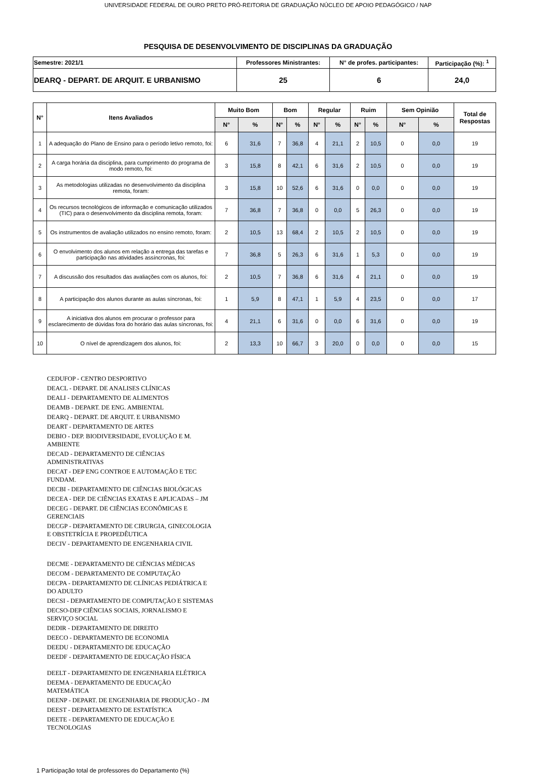UNIVERSIDADE FEDERAL DE OURO PRETO PRÓ-REITORIA DE GRADUAÇÃO NÚCLEO DE APOIO PEDAGÓGICO / NAP
PESQUISA DE DESENVOLVIMENTO DE DISCIPLINAS DA GRADUAÇÃO
| Semestre: 2021/1 | Professores Ministrantes: | N° de profes. participantes: | Participação (%): <sup>1</sup> |
| DEARQ - DEPART. DE ARQUIT. E URBANISMO | 25 | 6 | 24,0 |
| N° | Itens Avaliados | Muito Bom | | Bom | | Regular | | Ruim | | Sem Opinião | | Total de Respostas |
| --- | --- | --- | --- | --- | --- | --- | --- | --- | --- | --- | --- | --- |
| | | N° | % | N° | % | N° | % | N° | % | N° | % | |
| 1 | A adequação do Plano de Ensino para o período letivo remoto, foi: | 6 | 31,6 | 7 | 36,8 | 4 | 21,1 | 2 | 10,5 | 0 | 0,0 | 19 |
| 2 | A carga horária da disciplina, para cumprimento do programa de modo remoto, foi: | 3 | 15,8 | 8 | 42,1 | 6 | 31,6 | 2 | 10,5 | 0 | 0,0 | 19 |
| 3 | As metodologias utilizadas no desenvolvimento da disciplina remota, foram: | 3 | 15,8 | 10 | 52,6 | 6 | 31,6 | 0 | 0,0 | 0 | 0,0 | 19 |
| 4 | Os recursos tecnológicos de informação e comunicação utilizados (TIC) para o desenvolvimento da disciplina remota, foram: | 7 | 36,8 | 7 | 36,8 | 0 | 0,0 | 5 | 26,3 | 0 | 0,0 | 19 |
| 5 | Os instrumentos de avaliação utilizados no ensino remoto, foram: | 2 | 10,5 | 13 | 68,4 | 2 | 10,5 | 2 | 10,5 | 0 | 0,0 | 19 |
| 6 | O envolvimento dos alunos em relação a entrega das tarefas e participação nas atividades assíncronas, foi: | 7 | 36,8 | 5 | 26,3 | 6 | 31,6 | 1 | 5,3 | 0 | 0,0 | 19 |
| 7 | A discussão dos resultados das avaliações com os alunos, foi: | 2 | 10,5 | 7 | 36,8 | 6 | 31,6 | 4 | 21,1 | 0 | 0,0 | 19 |
| 8 | A participação dos alunos durante as aulas síncronas, foi: | 1 | 5,9 | 8 | 47,1 | 1 | 5,9 | 4 | 23,5 | 0 | 0,0 | 17 |
| 9 | A iniciativa dos alunos em procurar o professor para esclarecimento de dúvidas fora do horário das aulas síncronas, foi: | 4 | 21,1 | 6 | 31,6 | 0 | 0,0 | 6 | 31,6 | 0 | 0,0 | 19 |
| 10 | O nível de aprendizagem dos alunos, foi: | 2 | 13,3 | 10 | 66,7 | 3 | 20,0 | 0 | 0,0 | 0 | 0,0 | 15 |
CEDUFOP - CENTRO DESPORTIVO
DEACL - DEPART. DE ANALISES CLÍNICAS
DEALI - DEPARTAMENTO DE ALIMENTOS
DEAMB - DEPART. DE ENG. AMBIENTAL
DEARQ - DEPART. DE ARQUIT. E URBANISMO
DEART - DEPARTAMENTO DE ARTES
DEBIO - DEP. BIODIVERSIDADE, EVOLUÇÃO E M. AMBIENTE
DECAD - DEPARTAMENTO DE CIÊNCIAS ADMINISTRATIVAS
DECAT - DEP ENG CONTROE E AUTOMAÇÃO E TEC FUNDAM.
DECBI - DEPARTAMENTO DE CIÊNCIAS BIOLÓGICAS
DECEA - DEP. DE CIÊNCIAS EXATAS E APLICADAS – JM
DECEG - DEPART. DE CIÊNCIAS ECONÔMICAS E GERENCIAIS
DECGP - DEPARTAMENTO DE CIRURGIA, GINECOLOGIA E OBSTETRÍCIA E PROPEDÊUTICA
DECIV - DEPARTAMENTO DE ENGENHARIA CIVIL
DECME - DEPARTAMENTO DE CIÊNCIAS MÉDICAS
DECOM - DEPARTAMENTO DE COMPUTAÇÃO
DECPA - DEPARTAMENTO DE CLÍNICAS PEDIÁTRICA E DO ADULTO
DECSI - DEPARTAMENTO DE COMPUTAÇÃO E SISTEMAS
DECSO-DEP CIÊNCIAS SOCIAIS, JORNALISMO E SERVIÇO SOCIAL
DEDIR - DEPARTAMENTO DE DIREITO
DEECO - DEPARTAMENTO DE ECONOMIA
DEEDU - DEPARTAMENTO DE EDUCAÇÃO
DEEDF - DEPARTAMENTO DE EDUCAÇÃO FÍSICA
DEELT - DEPARTAMENTO DE ENGENHARIA ELÉTRICA
DEEMA - DEPARTAMENTO DE EDUCAÇÃO MATEMÁTICA
DEENP - DEPART. DE ENGENHARIA DE PRODUÇÃO - JM
DEEST - DEPARTAMENTO DE ESTATÍSTICA
DEETE - DEPARTAMENTO DE EDUCAÇÃO E TECNOLOGIAS
1 Participação total de professores do Departamento (%)